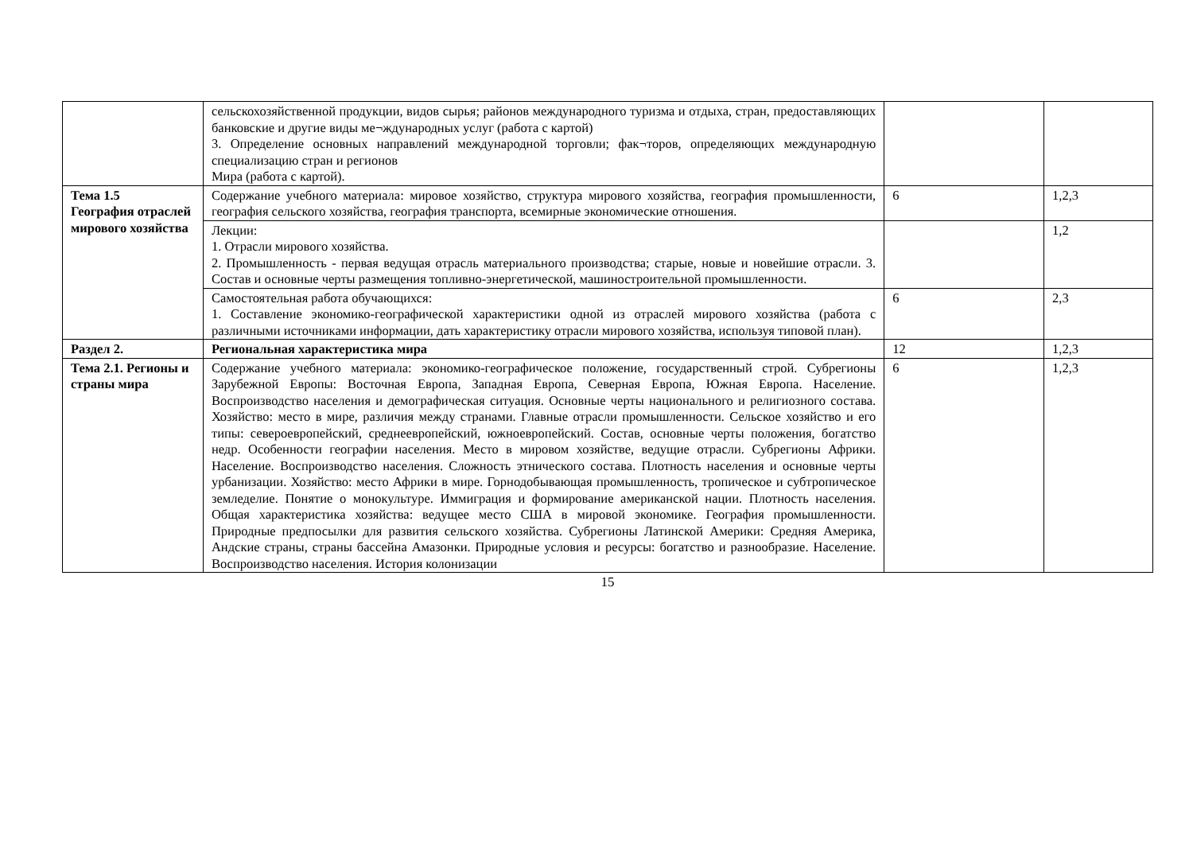| | сельскохозяйственной продукции, видов сырья; районов международного туризма и отдыха, стран, предоставляющих банковские и другие виды ме¬ждународных услуг (работа с картой) 3. Определение основных направлений международной торговли; фак¬торов, определяющих международную специализацию стран и регионов Мира (работа с картой). | | |
| Тема 1.5 География отраслей мирового хозяйства | Содержание учебного материала: мировое хозяйство, структура мирового хозяйства, география промышленности, география сельского хозяйства, география транспорта, всемирные экономические отношения. | 6 | 1,2,3 |
| | Лекции: 1. Отрасли мирового хозяйства. 2. Промышленность - первая ведущая отрасль материального производства; старые, новые и новейшие отрасли. 3. Состав и основные черты размещения топливно-энергетической, машиностроительной промышленности. | | 1,2 |
| | Самостоятельная работа обучающихся: 1. Составление экономико-географической характеристики одной из отраслей мирового хозяйства (работа с различными источниками информации, дать характеристику отрасли мирового хозяйства, используя типовой план). | 6 | 2,3 |
| Раздел 2. | Региональная характеристика мира | 12 | 1,2,3 |
| Тема 2.1. Регионы и страны мира | Содержание учебного материала: экономико-географическое положение, государственный строй. Субрегионы Зарубежной Европы: Восточная Европа, Западная Европа, Северная Европа, Южная Европа. Население. Воспроизводство населения и демографическая ситуация. Основные черты национального и религиозного состава. Хозяйство: место в мире, различия между странами. Главные отрасли промышленности. Сельское хозяйство и его типы: североевропейский, среднеевропейский, южноевропейский. Состав, основные черты положения, богатство недр. Особенности географии населения. Место в мировом хозяйстве, ведущие отрасли. Субрегионы Африки. Население. Воспроизводство населения. Сложность этнического состава. Плотность населения и основные черты урбанизации. Хозяйство: место Африки в мире. Горнодобывающая промышленность, тропическое и субтропическое земледелие. Понятие о монокультуре. Иммиграция и формирование американской нации. Плотность населения. Общая характеристика хозяйства: ведущее место США в мировой экономике. География промышленности. Природные предпосылки для развития сельского хозяйства. Субрегионы Латинской Америки: Средняя Америка, Андские страны, страны бассейна Амазонки. Природные условия и ресурсы: богатство и разнообразие. Население. Воспроизводство населения. История колонизации | 6 | 1,2,3 |
15